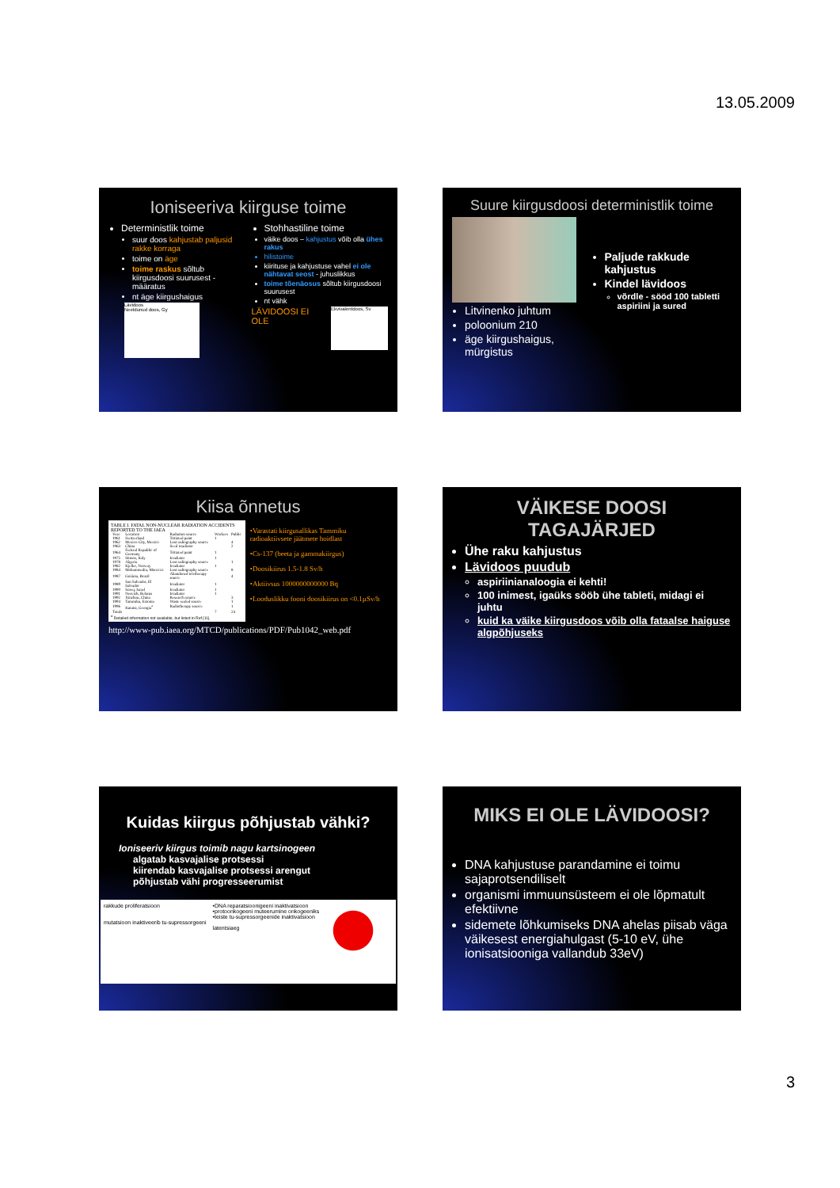13.05.2009
Ioniseeriva kiirguse toime
Deterministlik toime
suur doos kahjustab paljusid rakke korraga
toime on äge
toime raskus sõltub kiirgusdoosi suurusest - määratus
nt äge kiirgushaigus
Lävidoos
Neeldunud doos, Gy
Stohhastiline toime
väike doos – kahjustus võib olla ühes rakus
hilistoime
kiirituse ja kahjustuse vahel ei ole nähtavat seost - juhuslikkus
toime tõenäosus sõltub kiirgusdoosi suurusest
nt vähk
LÄVIDOOSI EI OLE
Ekvivalentdoos, Sv
Suure kiirgusdoosi deterministlik toime
Litvinenko juhtum
poloonium 210
äge kiirgushaigus, mürgistus
Paljude rakkude kahjustus
Kindel lävidoos
võrdle - sööd 100 tabletti aspiriini ja sured
Kiisa õnnetus
TABLE I. FATAL NON-NUCLEAR RADIATION ACCIDENTS REPORTED TO THE IAEA
| Year | Location | Radiation source | Workers | Public |
| --- | --- | --- | --- | --- |
| 1961 | Switzerland | Tritiated paint | 1 | |
| 1962 | Mexico City, Mexico | Lost radiography source | | 4 |
| 1963 | China | Seed irradiator | | 2 |
| 1964 | Federal Republic of Germany | Tritiated paint | 1 | |
| 1975 | Stimos, Italy | Irradiator | 1 | |
| 1978 | Algeria | Lost radiography source | | 1 |
| 1982 | Kjeller, Norway | Irradiator | 1 | |
| 1984 | Mohammedia, Morocco | Lost radiography source | | 8 |
| 1987 | Goiânia, Brazil | Abandoned teletherapy source | | 4 |
| 1989 | San Salvador, El Salvador | Irradiator | 1 | |
| 1990 | Soreq, Israel | Irradiator | 1 | |
| 1991 | Nesvizh, Belarus | Irradiator | 1 | |
| 1992 | Xinzhou, China | Research source | | 3 |
| 1994 | Tammiku, Estonia | Waste sealed source | | 1 |
| 1996 | Kutaisi, Georgia<sup>a</sup> | Radiotherapy source | | 1 |
| Totals | | | 7 | 24 |
<sup>a</sup> Detailed information not available, but listed in Ref [11].
•Varastati kiirgusallikas Tammiku radioaktiivsete jäätmete hoidlast
•Cs-137 (beeta ja gammakiirgus)
•Doosikiirus 1.5-1.8 Sv/h
•Aktiivsus 1000000000000 Bq
•Looduslikku fooni doosikiirus on <0.1µSv/h
http://www-pub.iaea.org/MTCD/publications/PDF/Pub1042_web.pdf
VÄIKESE DOOSI TAGAJÄRJED
Ühe raku kahjustus
Lävidoos puudub
aspiriinianaloogia ei kehti!
100 inimest, igaüks sööb ühe tableti, midagi ei juhtu
kuid ka väike kiirgusdoos võib olla fataalse haiguse algpõhjuseks
Kuidas kiirgus põhjustab vähki?
Ioniseeriv kiirgus toimib nagu kartsinogeen
algatab kasvajalise protsessi
kiirendab kasvajalise protsessi arengut
põhjustab vähi progresseerumist
rakkude proliferatsioon
mutatsioon inaktiveerib tu-supressorgeeni
•DNA reparatsioonigeeni inaktivatsioon
•protoonkogeeni muteerumine onkogeeniks
•teiste tu-supressorgeenide inaktivatsioon
latentsiaeg
MIKS EI OLE LÄVIDOOSI?
DNA kahjustuse parandamine ei toimu sajaprotsendiliselt
organismi immuunsüsteem ei ole lõpmatult efektiivne
sidemete lõhkumiseks DNA ahelas piisab väga väikesest energiahulgast (5-10 eV, ühe ionisatsiooniga vallandub 33eV)
3